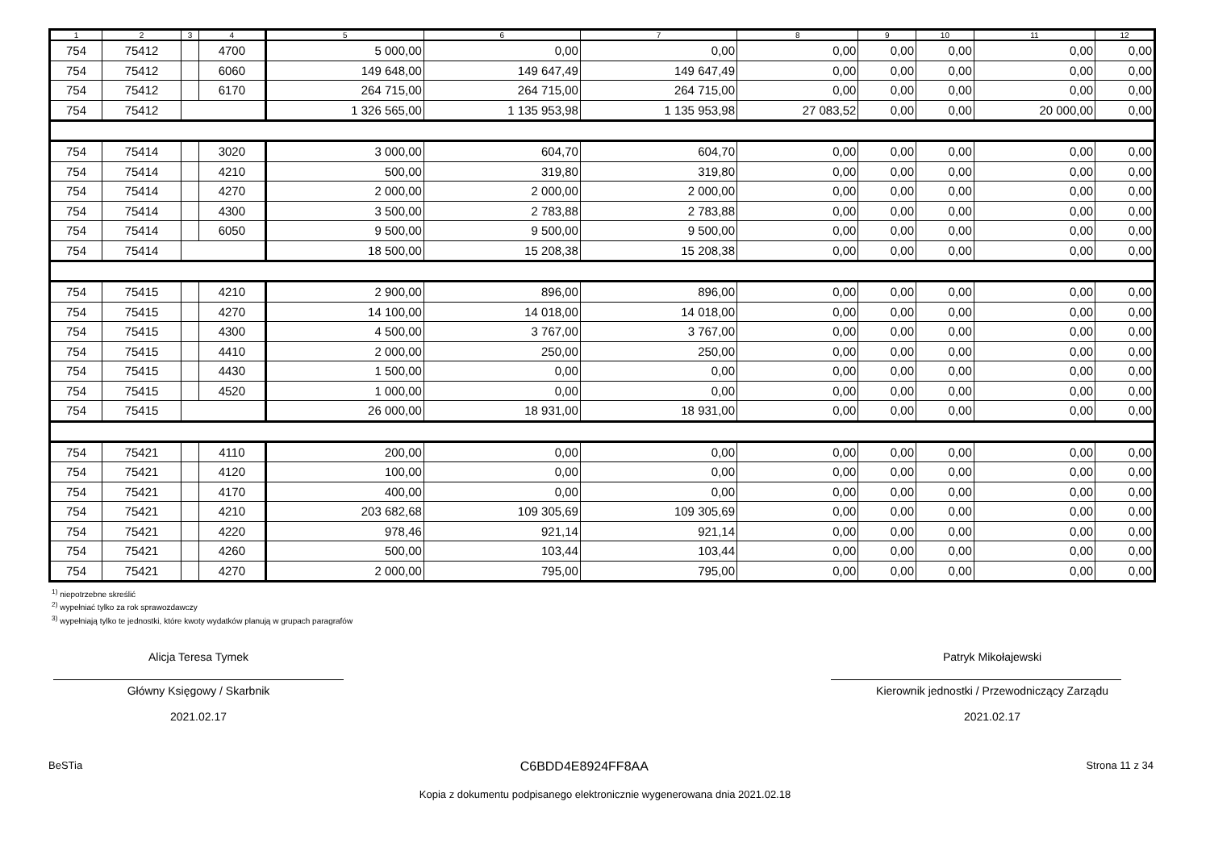| 1 | 2 | 3 | 4 | 5 | 6 | 7 | 8 | 9 | 10 | 11 | 12 |
| --- | --- | --- | --- | --- | --- | --- | --- | --- | --- | --- | --- |
| 754 | 75412 | | 4700 | 5 000,00 | 0,00 | 0,00 | 0,00 | 0,00 | 0,00 | 0,00 | 0,00 |
| 754 | 75412 | | 6060 | 149 648,00 | 149 647,49 | 149 647,49 | 0,00 | 0,00 | 0,00 | 0,00 | 0,00 |
| 754 | 75412 | | 6170 | 264 715,00 | 264 715,00 | 264 715,00 | 0,00 | 0,00 | 0,00 | 0,00 | 0,00 |
| 754 | 75412 | | | 1 326 565,00 | 1 135 953,98 | 1 135 953,98 | 27 083,52 | 0,00 | 0,00 | 20 000,00 | 0,00 |
| 754 | 75414 | | 3020 | 3 000,00 | 604,70 | 604,70 | 0,00 | 0,00 | 0,00 | 0,00 | 0,00 |
| 754 | 75414 | | 4210 | 500,00 | 319,80 | 319,80 | 0,00 | 0,00 | 0,00 | 0,00 | 0,00 |
| 754 | 75414 | | 4270 | 2 000,00 | 2 000,00 | 2 000,00 | 0,00 | 0,00 | 0,00 | 0,00 | 0,00 |
| 754 | 75414 | | 4300 | 3 500,00 | 2 783,88 | 2 783,88 | 0,00 | 0,00 | 0,00 | 0,00 | 0,00 |
| 754 | 75414 | | 6050 | 9 500,00 | 9 500,00 | 9 500,00 | 0,00 | 0,00 | 0,00 | 0,00 | 0,00 |
| 754 | 75414 | | | 18 500,00 | 15 208,38 | 15 208,38 | 0,00 | 0,00 | 0,00 | 0,00 | 0,00 |
| 754 | 75415 | | 4210 | 2 900,00 | 896,00 | 896,00 | 0,00 | 0,00 | 0,00 | 0,00 | 0,00 |
| 754 | 75415 | | 4270 | 14 100,00 | 14 018,00 | 14 018,00 | 0,00 | 0,00 | 0,00 | 0,00 | 0,00 |
| 754 | 75415 | | 4300 | 4 500,00 | 3 767,00 | 3 767,00 | 0,00 | 0,00 | 0,00 | 0,00 | 0,00 |
| 754 | 75415 | | 4410 | 2 000,00 | 250,00 | 250,00 | 0,00 | 0,00 | 0,00 | 0,00 | 0,00 |
| 754 | 75415 | | 4430 | 1 500,00 | 0,00 | 0,00 | 0,00 | 0,00 | 0,00 | 0,00 | 0,00 |
| 754 | 75415 | | 4520 | 1 000,00 | 0,00 | 0,00 | 0,00 | 0,00 | 0,00 | 0,00 | 0,00 |
| 754 | 75415 | | | 26 000,00 | 18 931,00 | 18 931,00 | 0,00 | 0,00 | 0,00 | 0,00 | 0,00 |
| 754 | 75421 | | 4110 | 200,00 | 0,00 | 0,00 | 0,00 | 0,00 | 0,00 | 0,00 | 0,00 |
| 754 | 75421 | | 4120 | 100,00 | 0,00 | 0,00 | 0,00 | 0,00 | 0,00 | 0,00 | 0,00 |
| 754 | 75421 | | 4170 | 400,00 | 0,00 | 0,00 | 0,00 | 0,00 | 0,00 | 0,00 | 0,00 |
| 754 | 75421 | | 4210 | 203 682,68 | 109 305,69 | 109 305,69 | 0,00 | 0,00 | 0,00 | 0,00 | 0,00 |
| 754 | 75421 | | 4220 | 978,46 | 921,14 | 921,14 | 0,00 | 0,00 | 0,00 | 0,00 | 0,00 |
| 754 | 75421 | | 4260 | 500,00 | 103,44 | 103,44 | 0,00 | 0,00 | 0,00 | 0,00 | 0,00 |
| 754 | 75421 | | 4270 | 2 000,00 | 795,00 | 795,00 | 0,00 | 0,00 | 0,00 | 0,00 | 0,00 |
<sup>1)</sup> niepotrzebne skreślić
<sup>2)</sup> wypełniać tylko za rok sprawozdawczy
<sup>3)</sup> wypełniają tylko te jednostki, które kwoty wydatków planują w grupach paragrafów
Alicja Teresa Tymek
Główny Księgowy / Skarbnik
2021.02.17
Patryk Mikołajewski
Kierownik jednostki / Przewodniczący Zarządu
2021.02.17
BeSTia C6BDD4E8924FF8AA Strona 11 z 34
Kopia z dokumentu podpisanego elektronicznie wygenerowana dnia 2021.02.18